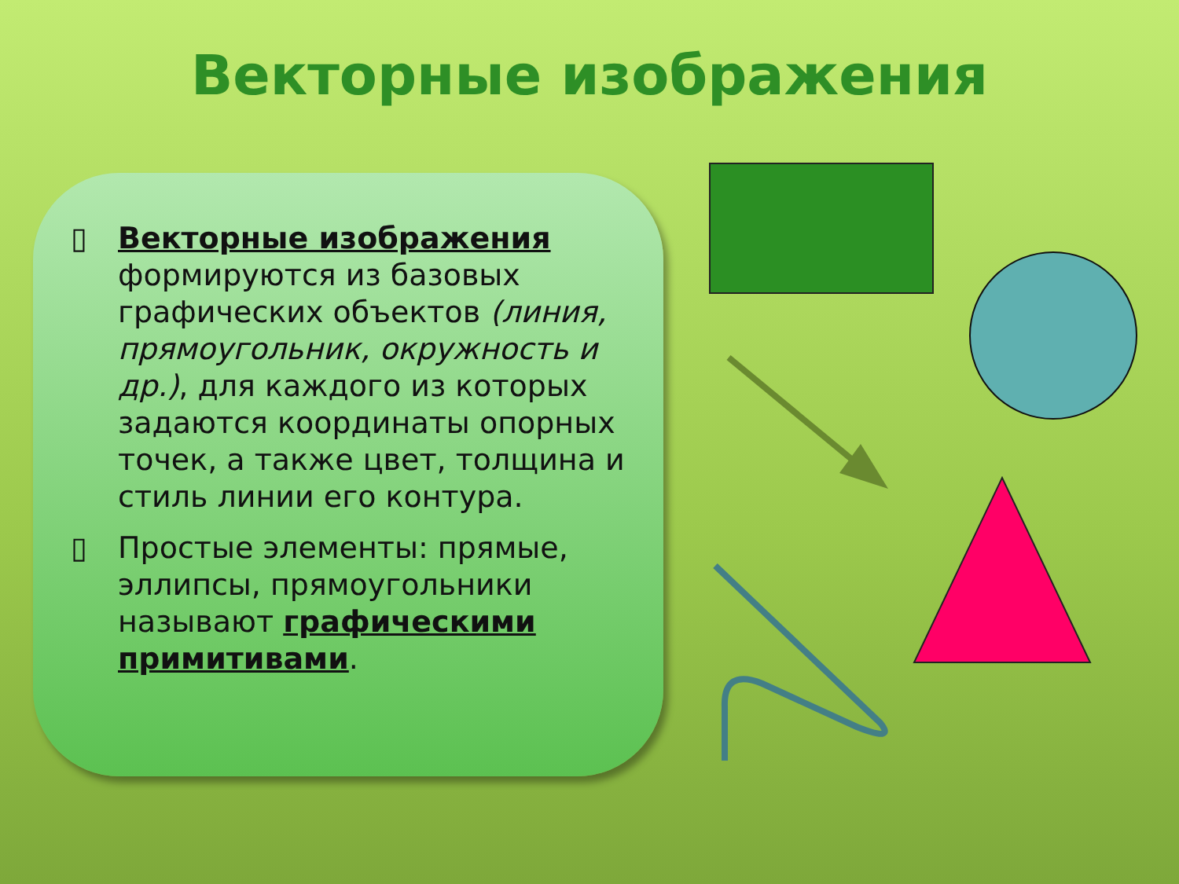Векторные изображения
▯ Векторные изображения формируются из базовых графических объектов (линия, прямоугольник, окружность и др.), для каждого из которых задаются координаты опорных точек, а также цвет, толщина и стиль линии его контура.
▯ Простые элементы: прямые, эллипсы, прямоугольники называют графическими примитивами.